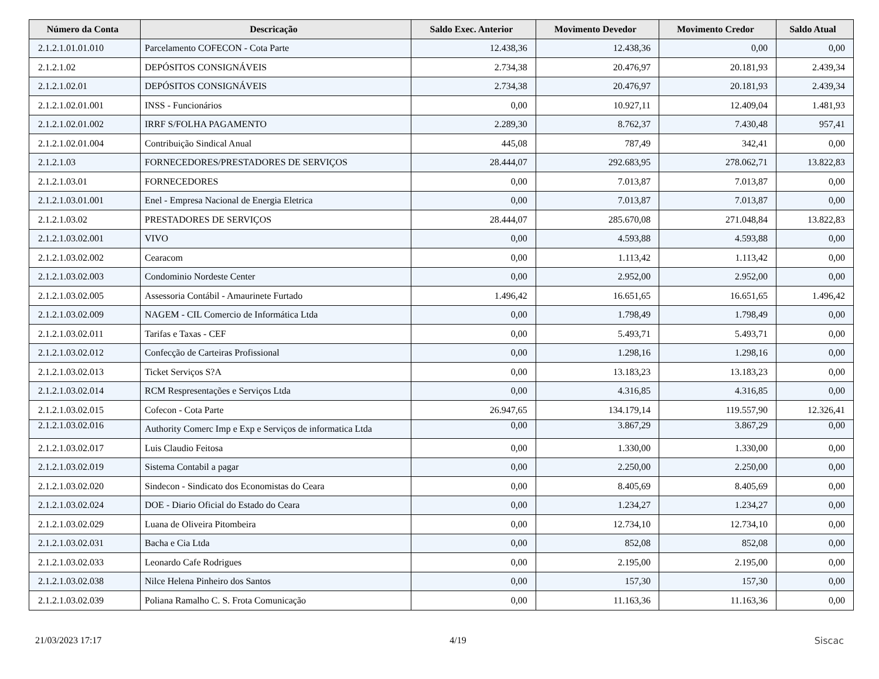| Número da Conta | Descricação | Saldo Exec. Anterior | Movimento Devedor | Movimento Credor | Saldo Atual |
| --- | --- | --- | --- | --- | --- |
| 2.1.2.1.01.01.010 | Parcelamento COFECON - Cota Parte | 12.438,36 | 12.438,36 | 0,00 | 0,00 |
| 2.1.2.1.02 | DEPÓSITOS CONSIGNÁVEIS | 2.734,38 | 20.476,97 | 20.181,93 | 2.439,34 |
| 2.1.2.1.02.01 | DEPÓSITOS CONSIGNÁVEIS | 2.734,38 | 20.476,97 | 20.181,93 | 2.439,34 |
| 2.1.2.1.02.01.001 | INSS - Funcionários | 0,00 | 10.927,11 | 12.409,04 | 1.481,93 |
| 2.1.2.1.02.01.002 | IRRF S/FOLHA PAGAMENTO | 2.289,30 | 8.762,37 | 7.430,48 | 957,41 |
| 2.1.2.1.02.01.004 | Contribuição Sindical Anual | 445,08 | 787,49 | 342,41 | 0,00 |
| 2.1.2.1.03 | FORNECEDORES/PRESTADORES DE SERVIÇOS | 28.444,07 | 292.683,95 | 278.062,71 | 13.822,83 |
| 2.1.2.1.03.01 | FORNECEDORES | 0,00 | 7.013,87 | 7.013,87 | 0,00 |
| 2.1.2.1.03.01.001 | Enel - Empresa Nacional de Energia Eletrica | 0,00 | 7.013,87 | 7.013,87 | 0,00 |
| 2.1.2.1.03.02 | PRESTADORES DE SERVIÇOS | 28.444,07 | 285.670,08 | 271.048,84 | 13.822,83 |
| 2.1.2.1.03.02.001 | VIVO | 0,00 | 4.593,88 | 4.593,88 | 0,00 |
| 2.1.2.1.03.02.002 | Cearacom | 0,00 | 1.113,42 | 1.113,42 | 0,00 |
| 2.1.2.1.03.02.003 | Condominio Nordeste Center | 0,00 | 2.952,00 | 2.952,00 | 0,00 |
| 2.1.2.1.03.02.005 | Assessoria Contábil - Amaurinete Furtado | 1.496,42 | 16.651,65 | 16.651,65 | 1.496,42 |
| 2.1.2.1.03.02.009 | NAGEM - CIL Comercio de Informática Ltda | 0,00 | 1.798,49 | 1.798,49 | 0,00 |
| 2.1.2.1.03.02.011 | Tarifas e Taxas - CEF | 0,00 | 5.493,71 | 5.493,71 | 0,00 |
| 2.1.2.1.03.02.012 | Confecção de Carteiras Profissional | 0,00 | 1.298,16 | 1.298,16 | 0,00 |
| 2.1.2.1.03.02.013 | Ticket Serviços S?A | 0,00 | 13.183,23 | 13.183,23 | 0,00 |
| 2.1.2.1.03.02.014 | RCM Respresentações e Serviços Ltda | 0,00 | 4.316,85 | 4.316,85 | 0,00 |
| 2.1.2.1.03.02.015 | Cofecon - Cota Parte | 26.947,65 | 134.179,14 | 119.557,90 | 12.326,41 |
| 2.1.2.1.03.02.016 | Authority Comerc Imp e Exp e Serviços de informatica Ltda | 0,00 | 3.867,29 | 3.867,29 | 0,00 |
| 2.1.2.1.03.02.017 | Luis Claudio Feitosa | 0,00 | 1.330,00 | 1.330,00 | 0,00 |
| 2.1.2.1.03.02.019 | Sistema Contabil a pagar | 0,00 | 2.250,00 | 2.250,00 | 0,00 |
| 2.1.2.1.03.02.020 | Sindecon - Sindicato dos Economistas do Ceara | 0,00 | 8.405,69 | 8.405,69 | 0,00 |
| 2.1.2.1.03.02.024 | DOE - Diario Oficial do Estado do Ceara | 0,00 | 1.234,27 | 1.234,27 | 0,00 |
| 2.1.2.1.03.02.029 | Luana de Oliveira Pitombeira | 0,00 | 12.734,10 | 12.734,10 | 0,00 |
| 2.1.2.1.03.02.031 | Bacha e Cia Ltda | 0,00 | 852,08 | 852,08 | 0,00 |
| 2.1.2.1.03.02.033 | Leonardo Cafe Rodrigues | 0,00 | 2.195,00 | 2.195,00 | 0,00 |
| 2.1.2.1.03.02.038 | Nilce Helena Pinheiro dos Santos | 0,00 | 157,30 | 157,30 | 0,00 |
| 2.1.2.1.03.02.039 | Poliana Ramalho C. S. Frota Comunicação | 0,00 | 11.163,36 | 11.163,36 | 0,00 |
21/03/2023 17:17 4/19 Siscac